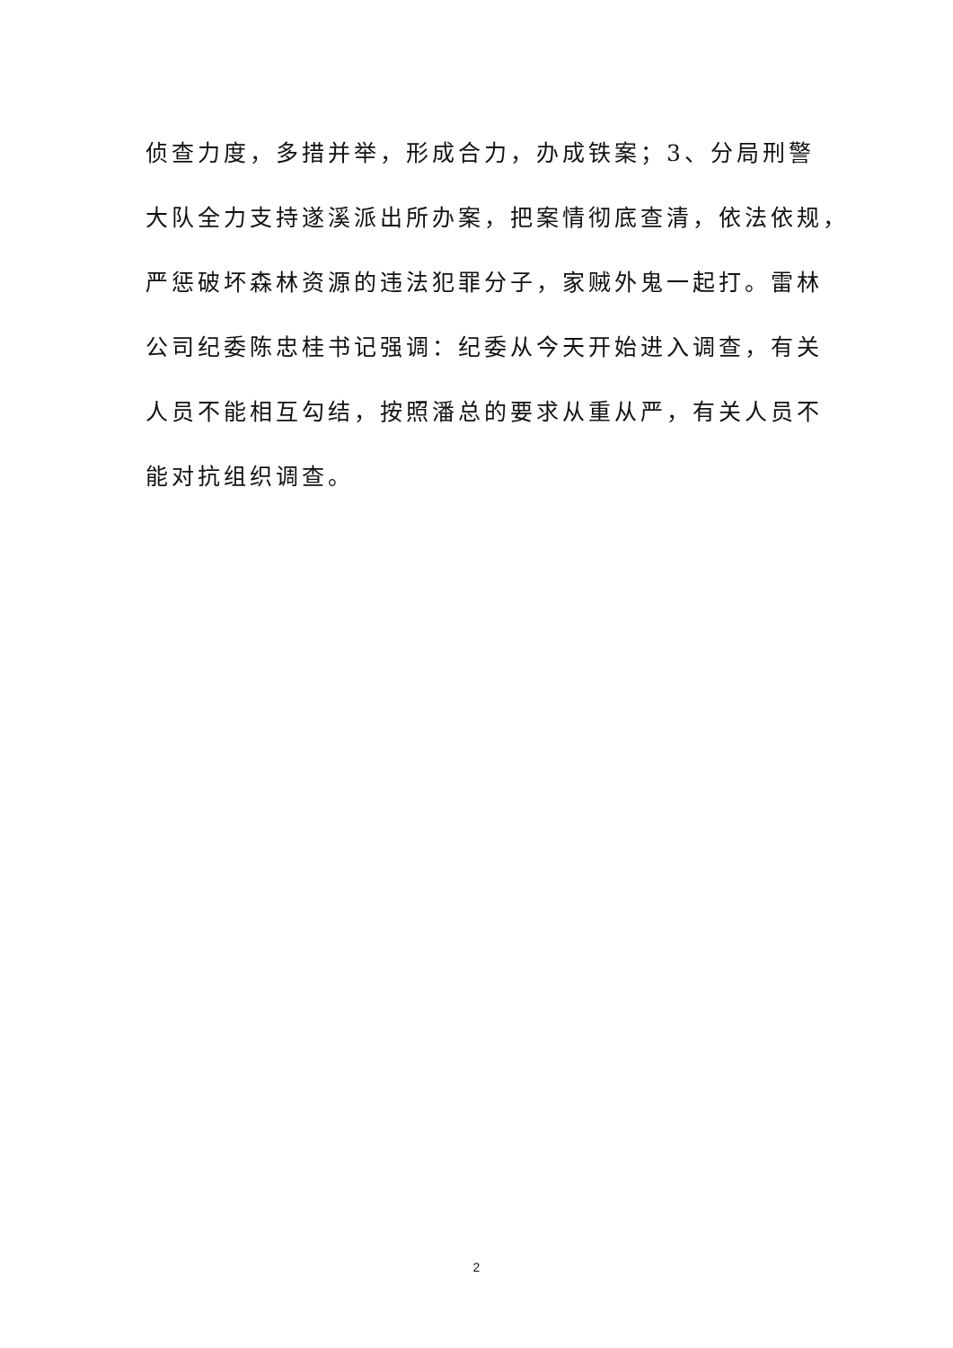侦查力度，多措并举，形成合力，办成铁案；3、分局刑警
大队全力支持遂溪派出所办案，把案情彻底查清，依法依规，
严惩破坏森林资源的违法犯罪分子，家贼外鬼一起打。雷林
公司纪委陈忠桂书记强调：纪委从今天开始进入调查，有关
人员不能相互勾结，按照潘总的要求从重从严，有关人员不
能对抗组织调查。
2